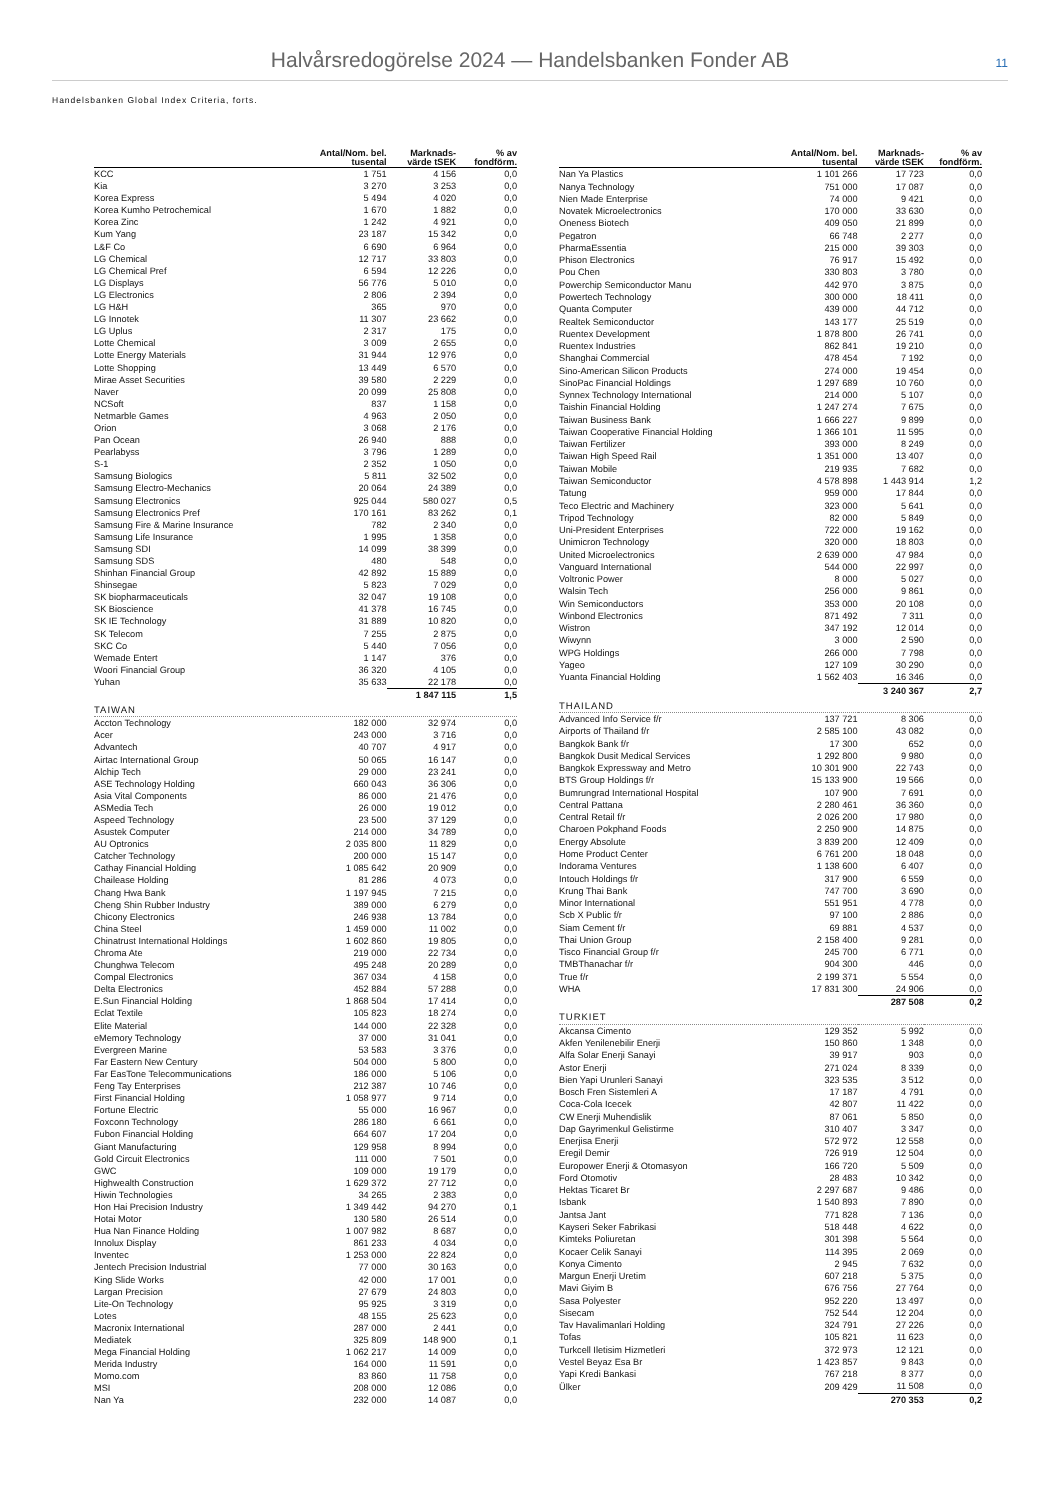Halvårsredogörelse 2024 — Handelsbanken Fonder AB 11
Handelsbanken Global Index Criteria, forts.
| | Antal/Nom. bel. tusental | Marknads- värde tSEK | % av fondförm. |
| --- | --- | --- | --- |
| KCC | 1 751 | 4 156 | 0,0 |
| Kia | 3 270 | 3 253 | 0,0 |
| Korea Express | 5 494 | 4 020 | 0,0 |
| Korea Kumho Petrochemical | 1 670 | 1 882 | 0,0 |
| Korea Zinc | 1 242 | 4 921 | 0,0 |
| Kum Yang | 23 187 | 15 342 | 0,0 |
| L&F Co | 6 690 | 6 964 | 0,0 |
| LG Chemical | 12 717 | 33 803 | 0,0 |
| LG Chemical Pref | 6 594 | 12 226 | 0,0 |
| LG Displays | 56 776 | 5 010 | 0,0 |
| LG Electronics | 2 806 | 2 394 | 0,0 |
| LG H&H | 365 | 970 | 0,0 |
| LG Innotek | 11 307 | 23 662 | 0,0 |
| LG Uplus | 2 317 | 175 | 0,0 |
| Lotte Chemical | 3 009 | 2 655 | 0,0 |
| Lotte Energy Materials | 31 944 | 12 976 | 0,0 |
| Lotte Shopping | 13 449 | 6 570 | 0,0 |
| Mirae Asset Securities | 39 580 | 2 229 | 0,0 |
| Naver | 20 099 | 25 808 | 0,0 |
| NCSoft | 837 | 1 158 | 0,0 |
| Netmarble Games | 4 963 | 2 050 | 0,0 |
| Orion | 3 068 | 2 176 | 0,0 |
| Pan Ocean | 26 940 | 888 | 0,0 |
| Pearlabyss | 3 796 | 1 289 | 0,0 |
| S-1 | 2 352 | 1 050 | 0,0 |
| Samsung Biologics | 5 811 | 32 502 | 0,0 |
| Samsung Electro-Mechanics | 20 064 | 24 389 | 0,0 |
| Samsung Electronics | 925 044 | 580 027 | 0,5 |
| Samsung Electronics Pref | 170 161 | 83 262 | 0,1 |
| Samsung Fire & Marine Insurance | 782 | 2 340 | 0,0 |
| Samsung Life Insurance | 1 995 | 1 358 | 0,0 |
| Samsung SDI | 14 099 | 38 399 | 0,0 |
| Samsung SDS | 480 | 548 | 0,0 |
| Shinhan Financial Group | 42 892 | 15 889 | 0,0 |
| Shinsegae | 5 823 | 7 029 | 0,0 |
| SK biopharmaceuticals | 32 047 | 19 108 | 0,0 |
| SK Bioscience | 41 378 | 16 745 | 0,0 |
| SK IE Technology | 31 889 | 10 820 | 0,0 |
| SK Telecom | 7 255 | 2 875 | 0,0 |
| SKC Co | 5 440 | 7 056 | 0,0 |
| Wemade Entert | 1 147 | 376 | 0,0 |
| Woori Financial Group | 36 320 | 4 105 | 0,0 |
| Yuhan | 35 633 | 22 178 | 0,0 |
| | | 1 847 115 | 1,5 |
| TAIWAN | | | |
| Accton Technology | 182 000 | 32 974 | 0,0 |
| Acer | 243 000 | 3 716 | 0,0 |
| Advantech | 40 707 | 4 917 | 0,0 |
| Airtac International Group | 50 065 | 16 147 | 0,0 |
| Alchip Tech | 29 000 | 23 241 | 0,0 |
| ASE Technology Holding | 660 043 | 36 306 | 0,0 |
| Asia Vital Components | 86 000 | 21 476 | 0,0 |
| ASMedia Tech | 26 000 | 19 012 | 0,0 |
| Aspeed Technology | 23 500 | 37 129 | 0,0 |
| Asustek Computer | 214 000 | 34 789 | 0,0 |
| AU Optronics | 2 035 800 | 11 829 | 0,0 |
| Catcher Technology | 200 000 | 15 147 | 0,0 |
| Cathay Financial Holding | 1 085 642 | 20 909 | 0,0 |
| Chailease Holding | 81 286 | 4 073 | 0,0 |
| Chang Hwa Bank | 1 197 945 | 7 215 | 0,0 |
| Cheng Shin Rubber Industry | 389 000 | 6 279 | 0,0 |
| Chicony Electronics | 246 938 | 13 784 | 0,0 |
| China Steel | 1 459 000 | 11 002 | 0,0 |
| Chinatrust International Holdings | 1 602 860 | 19 805 | 0,0 |
| Chroma Ate | 219 000 | 22 734 | 0,0 |
| Chunghwa Telecom | 495 248 | 20 289 | 0,0 |
| Compal Electronics | 367 034 | 4 158 | 0,0 |
| Delta Electronics | 452 884 | 57 288 | 0,0 |
| E.Sun Financial Holding | 1 868 504 | 17 414 | 0,0 |
| Eclat Textile | 105 823 | 18 274 | 0,0 |
| Elite Material | 144 000 | 22 328 | 0,0 |
| eMemory Technology | 37 000 | 31 041 | 0,0 |
| Evergreen Marine | 53 583 | 3 376 | 0,0 |
| Far Eastern New Century | 504 000 | 5 800 | 0,0 |
| Far EasTone Telecommunications | 186 000 | 5 106 | 0,0 |
| Feng Tay Enterprises | 212 387 | 10 746 | 0,0 |
| First Financial Holding | 1 058 977 | 9 714 | 0,0 |
| Fortune Electric | 55 000 | 16 967 | 0,0 |
| Foxconn Technology | 286 180 | 6 661 | 0,0 |
| Fubon Financial Holding | 664 607 | 17 204 | 0,0 |
| Giant Manufacturing | 129 958 | 8 994 | 0,0 |
| Gold Circuit Electronics | 111 000 | 7 501 | 0,0 |
| GWC | 109 000 | 19 179 | 0,0 |
| Highwealth Construction | 1 629 372 | 27 712 | 0,0 |
| Hiwin Technologies | 34 265 | 2 383 | 0,0 |
| Hon Hai Precision Industry | 1 349 442 | 94 270 | 0,1 |
| Hotai Motor | 130 580 | 26 514 | 0,0 |
| Hua Nan Finance Holding | 1 007 982 | 8 687 | 0,0 |
| Innolux Display | 861 233 | 4 034 | 0,0 |
| Inventec | 1 253 000 | 22 824 | 0,0 |
| Jentech Precision Industrial | 77 000 | 30 163 | 0,0 |
| King Slide Works | 42 000 | 17 001 | 0,0 |
| Largan Precision | 27 679 | 24 803 | 0,0 |
| Lite-On Technology | 95 925 | 3 319 | 0,0 |
| Lotes | 48 155 | 25 623 | 0,0 |
| Macronix International | 287 000 | 2 441 | 0,0 |
| Mediatek | 325 809 | 148 900 | 0,1 |
| Mega Financial Holding | 1 062 217 | 14 009 | 0,0 |
| Merida Industry | 164 000 | 11 591 | 0,0 |
| Momo.com | 83 860 | 11 758 | 0,0 |
| MSI | 208 000 | 12 086 | 0,0 |
| Nan Ya | 232 000 | 14 087 | 0,0 |
| | Antal/Nom. bel. tusental | Marknads- värde tSEK | % av fondförm. |
| --- | --- | --- | --- |
| Nan Ya Plastics | 1 101 266 | 17 723 | 0,0 |
| Nanya Technology | 751 000 | 17 087 | 0,0 |
| Nien Made Enterprise | 74 000 | 9 421 | 0,0 |
| Novatek Microelectronics | 170 000 | 33 630 | 0,0 |
| Oneness Biotech | 409 050 | 21 899 | 0,0 |
| Pegatron | 66 748 | 2 277 | 0,0 |
| PharmaEssentia | 215 000 | 39 303 | 0,0 |
| Phison Electronics | 76 917 | 15 492 | 0,0 |
| Pou Chen | 330 803 | 3 780 | 0,0 |
| Powerchip Semiconductor Manu | 442 970 | 3 875 | 0,0 |
| Powertech Technology | 300 000 | 18 411 | 0,0 |
| Quanta Computer | 439 000 | 44 712 | 0,0 |
| Realtek Semiconductor | 143 177 | 25 519 | 0,0 |
| Ruentex Development | 1 878 800 | 26 741 | 0,0 |
| Ruentex Industries | 862 841 | 19 210 | 0,0 |
| Shanghai Commercial | 478 454 | 7 192 | 0,0 |
| Sino-American Silicon Products | 274 000 | 19 454 | 0,0 |
| SinoPac Financial Holdings | 1 297 689 | 10 760 | 0,0 |
| Synnex Technology International | 214 000 | 5 107 | 0,0 |
| Taishin Financial Holding | 1 247 274 | 7 675 | 0,0 |
| Taiwan Business Bank | 1 666 227 | 9 899 | 0,0 |
| Taiwan Cooperative Financial Holding | 1 366 101 | 11 595 | 0,0 |
| Taiwan Fertilizer | 393 000 | 8 249 | 0,0 |
| Taiwan High Speed Rail | 1 351 000 | 13 407 | 0,0 |
| Taiwan Mobile | 219 935 | 7 682 | 0,0 |
| Taiwan Semiconductor | 4 578 898 | 1 443 914 | 1,2 |
| Tatung | 959 000 | 17 844 | 0,0 |
| Teco Electric and Machinery | 323 000 | 5 641 | 0,0 |
| Tripod Technology | 82 000 | 5 849 | 0,0 |
| Uni-President Enterprises | 722 000 | 19 162 | 0,0 |
| Unimicron Technology | 320 000 | 18 803 | 0,0 |
| United Microelectronics | 2 639 000 | 47 984 | 0,0 |
| Vanguard International | 544 000 | 22 997 | 0,0 |
| Voltronic Power | 8 000 | 5 027 | 0,0 |
| Walsin Tech | 256 000 | 9 861 | 0,0 |
| Win Semiconductors | 353 000 | 20 108 | 0,0 |
| Winbond Electronics | 871 492 | 7 311 | 0,0 |
| Wistron | 347 192 | 12 014 | 0,0 |
| Wiwynn | 3 000 | 2 590 | 0,0 |
| WPG Holdings | 266 000 | 7 798 | 0,0 |
| Yageo | 127 109 | 30 290 | 0,0 |
| Yuanta Financial Holding | 1 562 403 | 16 346 | 0,0 |
| | | 3 240 367 | 2,7 |
| THAILAND | | | |
| Advanced Info Service f/r | 137 721 | 8 306 | 0,0 |
| Airports of Thailand f/r | 2 585 100 | 43 082 | 0,0 |
| Bangkok Bank f/r | 17 300 | 652 | 0,0 |
| Bangkok Dusit Medical Services | 1 292 800 | 9 980 | 0,0 |
| Bangkok Expressway and Metro | 10 301 900 | 22 743 | 0,0 |
| BTS Group Holdings f/r | 15 133 900 | 19 566 | 0,0 |
| Bumrungrad International Hospital | 107 900 | 7 691 | 0,0 |
| Central Pattana | 2 280 461 | 36 360 | 0,0 |
| Central Retail f/r | 2 026 200 | 17 980 | 0,0 |
| Charoen Pokphand Foods | 2 250 900 | 14 875 | 0,0 |
| Energy Absolute | 3 839 200 | 12 409 | 0,0 |
| Home Product Center | 6 761 200 | 18 048 | 0,0 |
| Indorama Ventures | 1 138 600 | 6 407 | 0,0 |
| Intouch Holdings f/r | 317 900 | 6 559 | 0,0 |
| Krung Thai Bank | 747 700 | 3 690 | 0,0 |
| Minor International | 551 951 | 4 778 | 0,0 |
| Scb X Public f/r | 97 100 | 2 886 | 0,0 |
| Siam Cement f/r | 69 881 | 4 537 | 0,0 |
| Thai Union Group | 2 158 400 | 9 281 | 0,0 |
| Tisco Financial Group f/r | 245 700 | 6 771 | 0,0 |
| TMBThanachar f/r | 904 300 | 446 | 0,0 |
| True f/r | 2 199 371 | 5 554 | 0,0 |
| WHA | 17 831 300 | 24 906 | 0,0 |
| | | 287 508 | 0,2 |
| TURKIET | | | |
| Akcansa Cimento | 129 352 | 5 992 | 0,0 |
| Akfen Yenilenebilir Enerji | 150 860 | 1 348 | 0,0 |
| Alfa Solar Enerji Sanayi | 39 917 | 903 | 0,0 |
| Astor Enerji | 271 024 | 8 339 | 0,0 |
| Bien Yapi Urunleri Sanayi | 323 535 | 3 512 | 0,0 |
| Bosch Fren Sistemleri A | 17 187 | 4 791 | 0,0 |
| Coca-Cola Icecek | 42 807 | 11 422 | 0,0 |
| CW Enerji Muhendislik | 87 061 | 5 850 | 0,0 |
| Dap Gayrimenkul Gelistirme | 310 407 | 3 347 | 0,0 |
| Enerjisa Enerji | 572 972 | 12 558 | 0,0 |
| Eregil Demir | 726 919 | 12 504 | 0,0 |
| Europower Enerji & Otomasyon | 166 720 | 5 509 | 0,0 |
| Ford Otomotiv | 28 483 | 10 342 | 0,0 |
| Hektas Ticaret Br | 2 297 687 | 9 486 | 0,0 |
| Isbank | 1 540 893 | 7 890 | 0,0 |
| Jantsa Jant | 771 828 | 7 136 | 0,0 |
| Kayseri Seker Fabrikasi | 518 448 | 4 622 | 0,0 |
| Kimteks Poliuretan | 301 398 | 5 564 | 0,0 |
| Kocaer Celik Sanayi | 114 395 | 2 069 | 0,0 |
| Konya Cimento | 2 945 | 7 632 | 0,0 |
| Margun Enerji Uretim | 607 218 | 5 375 | 0,0 |
| Mavi Giyim B | 676 756 | 27 764 | 0,0 |
| Sasa Polyester | 952 220 | 13 497 | 0,0 |
| Sisecam | 752 544 | 12 204 | 0,0 |
| Tav Havalimanlari Holding | 324 791 | 27 226 | 0,0 |
| Tofas | 105 821 | 11 623 | 0,0 |
| Turkcell Iletisim Hizmetleri | 372 973 | 12 121 | 0,0 |
| Vestel Beyaz Esa Br | 1 423 857 | 9 843 | 0,0 |
| Yapi Kredi Bankasi | 767 218 | 8 377 | 0,0 |
| Ülker | 209 429 | 11 508 | 0,0 |
| | | 270 353 | 0,2 |